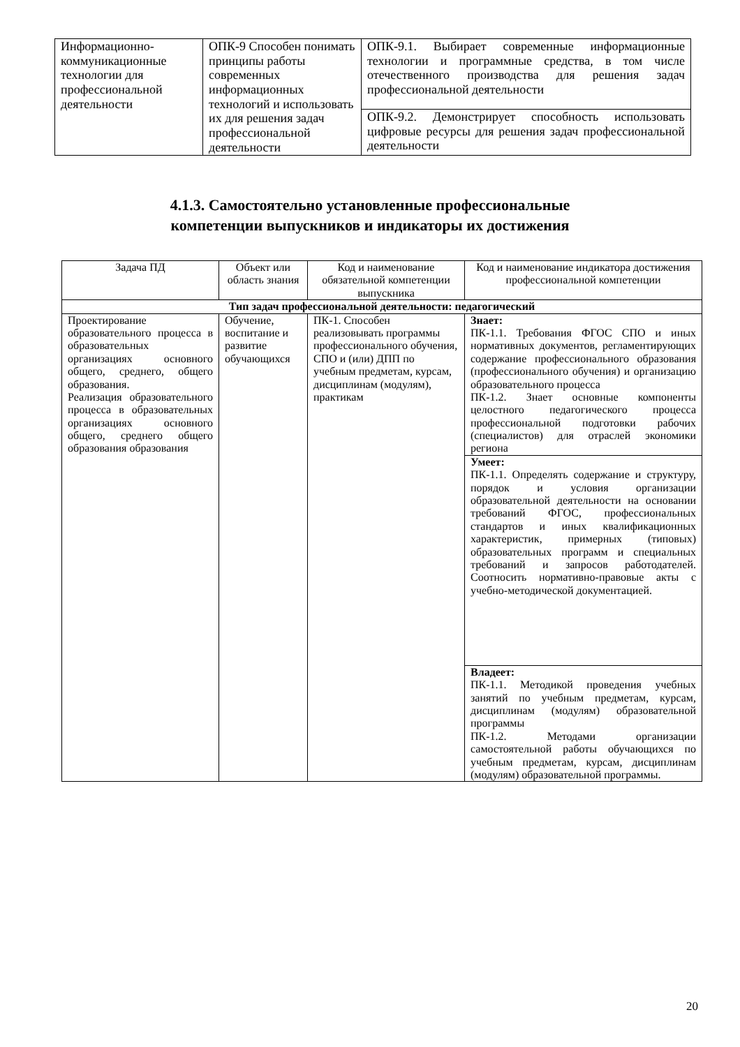| Информационно-коммуникационные технологии для профессиональной деятельности | ОПК-9 Способен понимать принципы работы современных информационных технологий и использовать их для решения задач профессиональной деятельности | ОПК-9.1. Выбирает современные информационные технологии и программные средства, в том числе отечественного производства для решения задач профессиональной деятельности |
| | | ОПК-9.2. Демонстрирует способность использовать цифровые ресурсы для решения задач профессиональной деятельности |
4.1.3. Самостоятельно установленные профессиональные
компетенции выпускников и индикаторы их достижения
| Задача ПД | Объект или область знания | Код и наименование обязательной компетенции выпускника | Код и наименование индикатора достижения профессиональной компетенции |
| --- | --- | --- | --- |
| Тип задач профессиональной деятельности: педагогический | | | |
| Проектирование образовательного процесса в образовательных организациях основного общего, среднего, общего образования. Реализация образовательного процесса в образовательных организациях основного общего, среднего общего образования образования | Обучение, воспитание и развитие обучающихся | ПК-1. Способен реализовывать программы профессионального обучения, СПО и (или) ДПП по учебным предметам, курсам, дисциплинам (модулям), практикам | Знает: ПК-1.1. Требования ФГОС СПО и иных нормативных документов, регламентирующих содержание профессионального образования (профессионального обучения) и организацию образовательного процесса ПК-1.2. Знает основные компоненты целостного педагогического процесса профессиональной подготовки рабочих (специалистов) для отраслей экономики региона |
| | | | Умеет: ПК-1.1. Определять содержание и структуру, порядок и условия организации образовательной деятельности на основании требований ФГОС, профессиональных стандартов и иных квалификационных характеристик, примерных (типовых) образовательных программ и специальных требований и запросов работодателей. Соотносить нормативно-правовые акты с учебно-методической документацией. |
| | | | Владеет: ПК-1.1. Методикой проведения учебных занятий по учебным предметам, курсам, дисциплинам (модулям) образовательной программы ПК-1.2. Методами организации самостоятельной работы обучающихся по учебным предметам, курсам, дисциплинам (модулям) образовательной программы. |
20